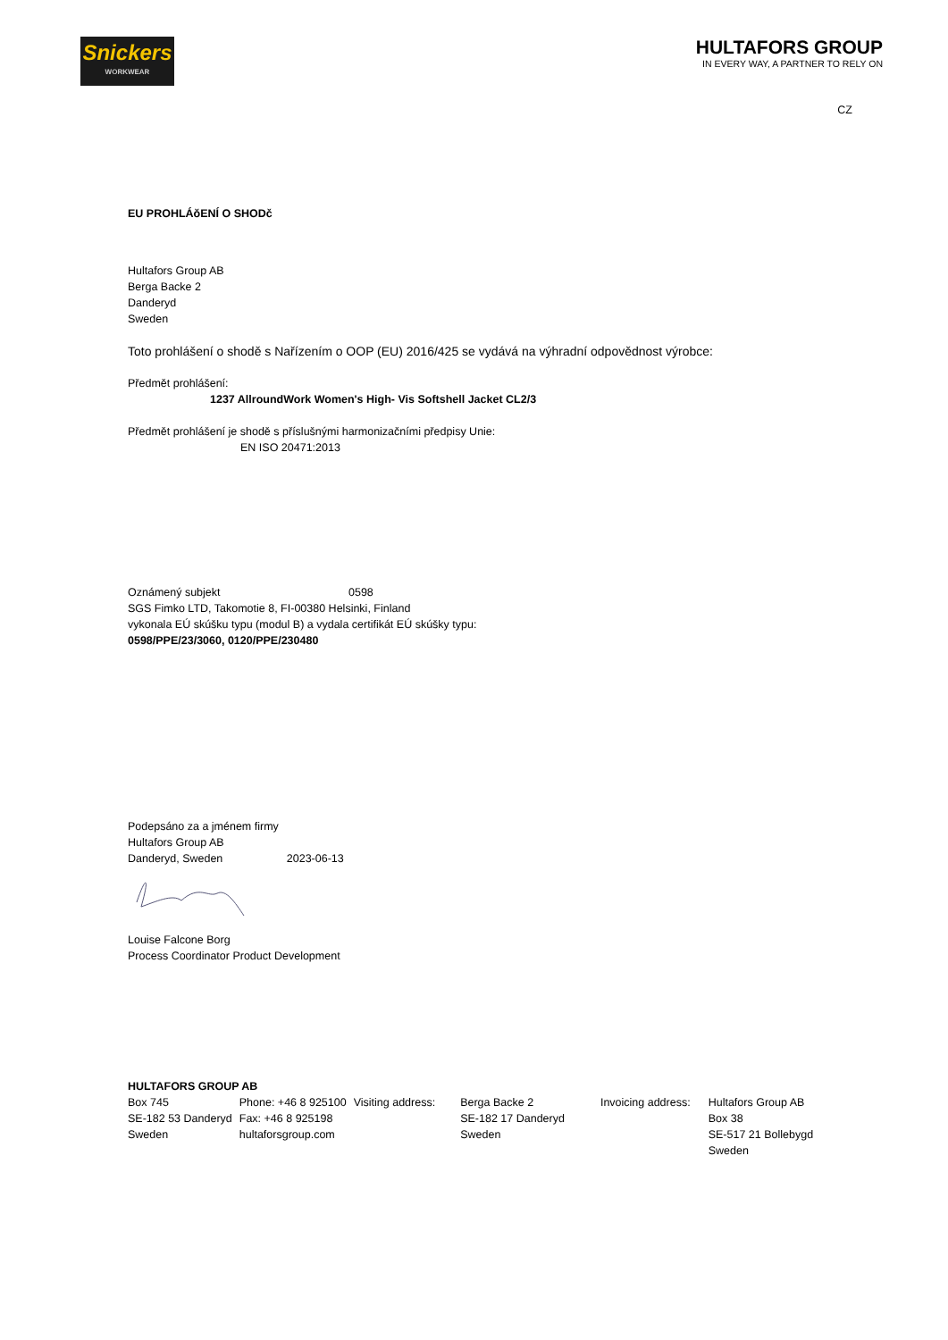Snickers
WORKWEAR
HULTAFORS GROUP
IN EVERY WAY, A PARTNER TO RELY ON
CZ
EU PROHLÁŏENÍ O SHODč
Hultafors Group AB
Berga Backe 2
Danderyd
Sweden
Toto prohlášení o shodě s Nařízením o OOP (EU) 2016/425 se vydává na výhradní odpovědnost výrobce:
Předmět prohlášení:
1237 AllroundWork Women's High- Vis Softshell Jacket CL2/3
Předmět prohlášení je shodě s příslušnými harmonizačními předpisy Unie:
EN ISO 20471:2013
Oznámený subjekt 0598
SGS Fimko LTD, Takomotie 8, FI-00380 Helsinki, Finland
vykonala EÚ skúšku typu (modul B) a vydala certifikát EÚ skúšky typu:
0598/PPE/23/3060, 0120/PPE/230480
Podepsáno za a jménem firmy
Hultafors Group AB
Danderyd, Sweden 2023-06-13
Louise Falcone Borg
Process Coordinator Product Development
HULTAFORS GROUP AB
| Box 745 SE-182 53 Danderyd Sweden | Phone: +46 8 925100 Fax: +46 8 925198 hultaforsgroup.com | Visiting address: | Berga Backe 2 SE-182 17 Danderyd Sweden | Invoicing address: | Hultafors Group AB Box 38 SE-517 21 Bollebygd Sweden |